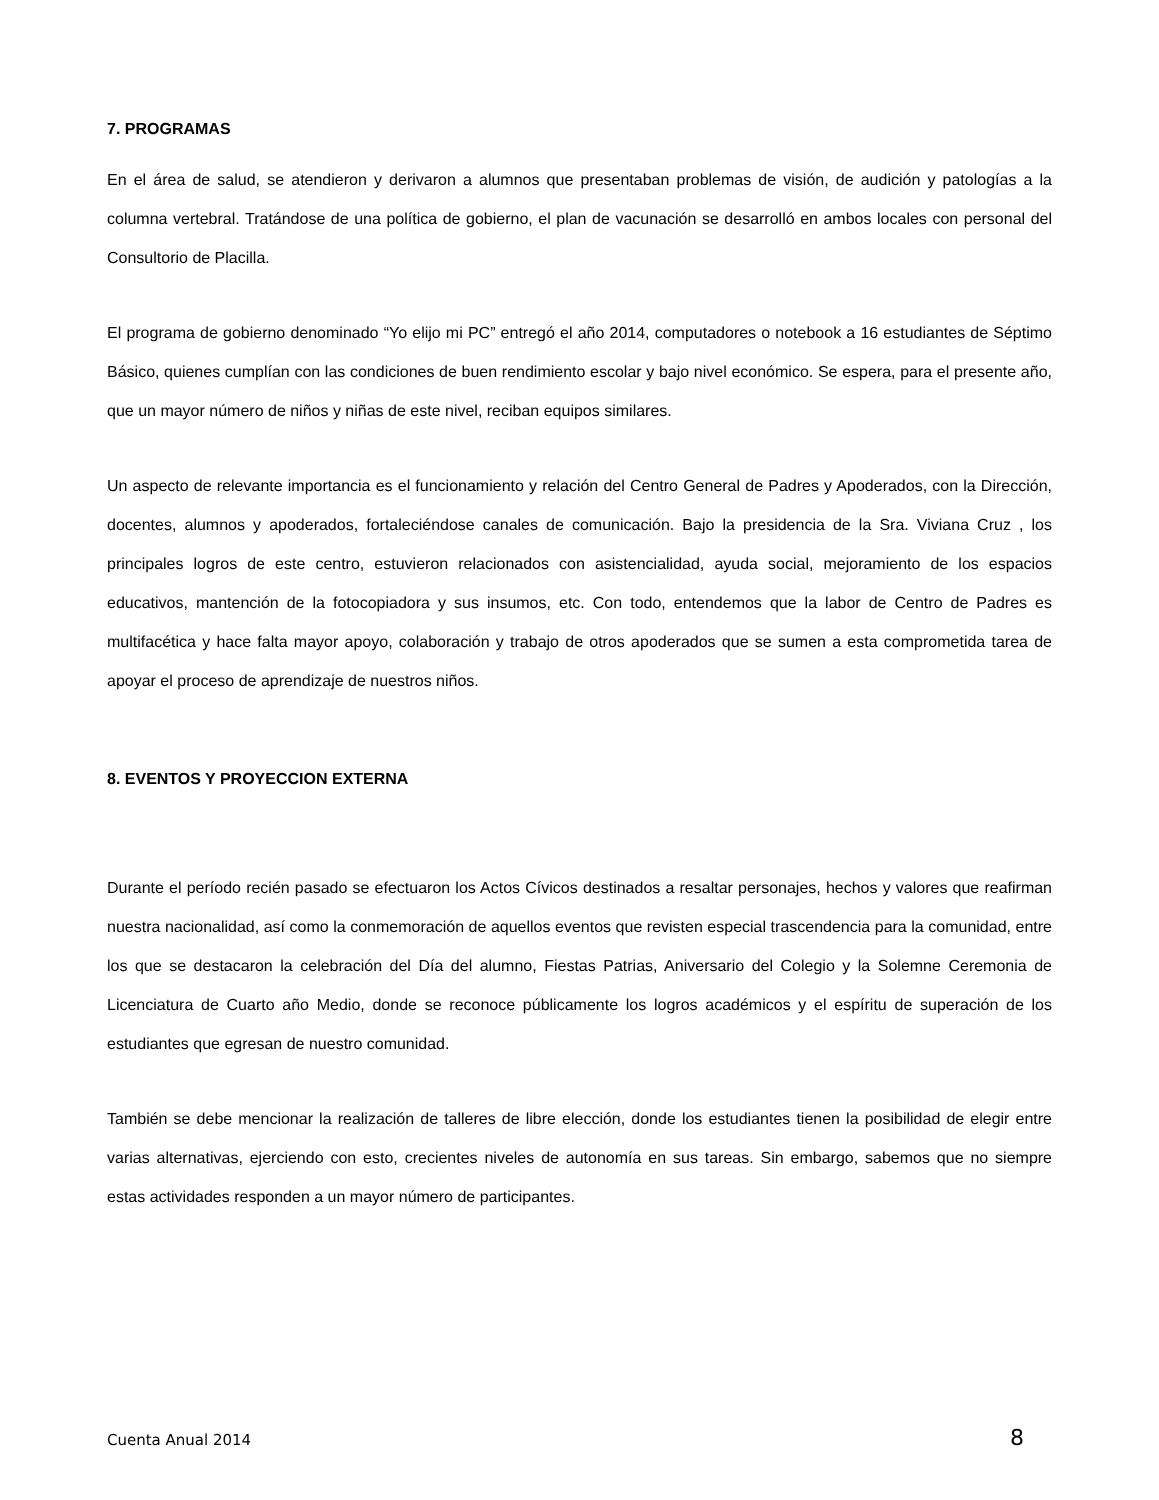7. PROGRAMAS
En el área de salud, se atendieron y derivaron a alumnos que presentaban problemas de visión, de audición y patologías a la columna vertebral. Tratándose de una política de gobierno, el plan de vacunación se desarrolló en ambos locales con personal del Consultorio de Placilla.
El programa de gobierno denominado “Yo elijo mi PC” entregó el año 2014, computadores o notebook a 16 estudiantes de Séptimo Básico, quienes cumplían con las condiciones de buen rendimiento escolar y bajo nivel económico. Se espera, para el presente año, que un mayor número de niños y niñas de este nivel, reciban equipos similares.
Un aspecto de relevante importancia es el funcionamiento y relación del Centro General de Padres y Apoderados, con la Dirección, docentes, alumnos y apoderados, fortaleciéndose canales de comunicación. Bajo la presidencia de la Sra. Viviana Cruz , los principales logros de este centro, estuvieron relacionados con asistencialidad, ayuda social, mejoramiento de los espacios educativos, mantención de la fotocopiadora y sus insumos, etc. Con todo, entendemos que la labor de Centro de Padres es multifacética y hace falta mayor apoyo, colaboración y trabajo de otros apoderados que se sumen a esta comprometida tarea de apoyar el proceso de aprendizaje de nuestros niños.
8. EVENTOS Y PROYECCION EXTERNA
Durante el período recién pasado se efectuaron los Actos Cívicos destinados a resaltar personajes, hechos y valores que reafirman nuestra nacionalidad, así como la conmemoración de aquellos eventos que revisten especial trascendencia para la comunidad, entre los que se destacaron la celebración del Día del alumno, Fiestas Patrias, Aniversario del Colegio y la Solemne Ceremonia de Licenciatura de Cuarto año Medio, donde se reconoce públicamente los logros académicos y el espíritu de superación de los estudiantes que egresan de nuestro comunidad.
También se debe mencionar la realización de talleres de libre elección, donde los estudiantes tienen la posibilidad de elegir entre varias alternativas, ejerciendo con esto, crecientes niveles de autonomía en sus tareas. Sin embargo, sabemos que no siempre estas actividades responden a un mayor número de participantes.
Cuenta Anual 2014 8